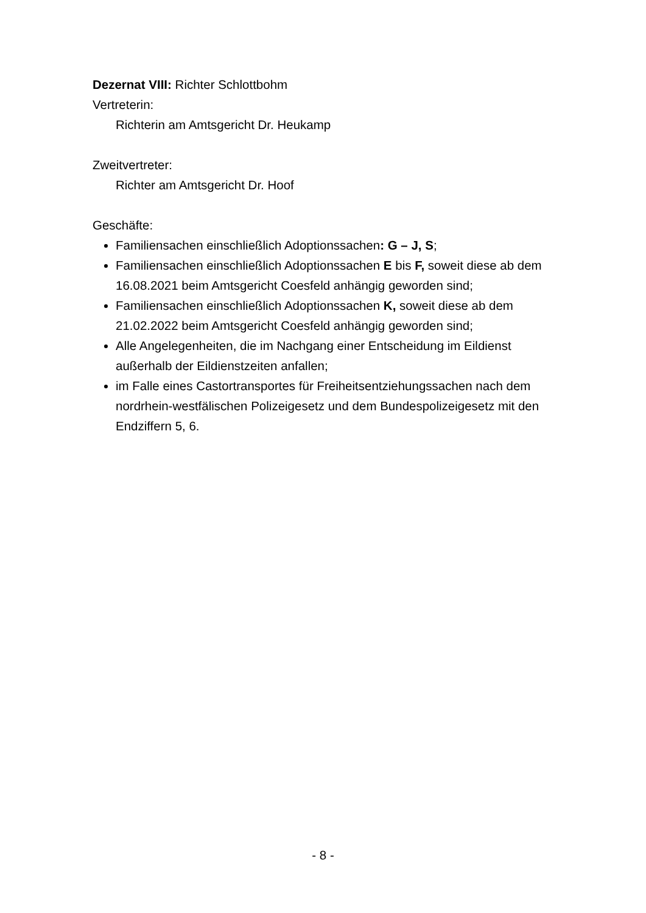Dezernat VIII: Richter Schlottbohm
Vertreterin:
Richterin am Amtsgericht Dr. Heukamp
Zweitvertreter:
Richter am Amtsgericht Dr. Hoof
Geschäfte:
Familiensachen einschließlich Adoptionssachen: G – J, S;
Familiensachen einschließlich Adoptionssachen E bis F, soweit diese ab dem 16.08.2021 beim Amtsgericht Coesfeld anhängig geworden sind;
Familiensachen einschließlich Adoptionssachen K, soweit diese ab dem 21.02.2022 beim Amtsgericht Coesfeld anhängig geworden sind;
Alle Angelegenheiten, die im Nachgang einer Entscheidung im Eildienst außerhalb der Eildienstzeiten anfallen;
im Falle eines Castortransportes für Freiheitsentziehungssachen nach dem nordrhein-westfälischen Polizeigesetz und dem Bundespolizeigesetz mit den Endziffern 5, 6.
- 8 -